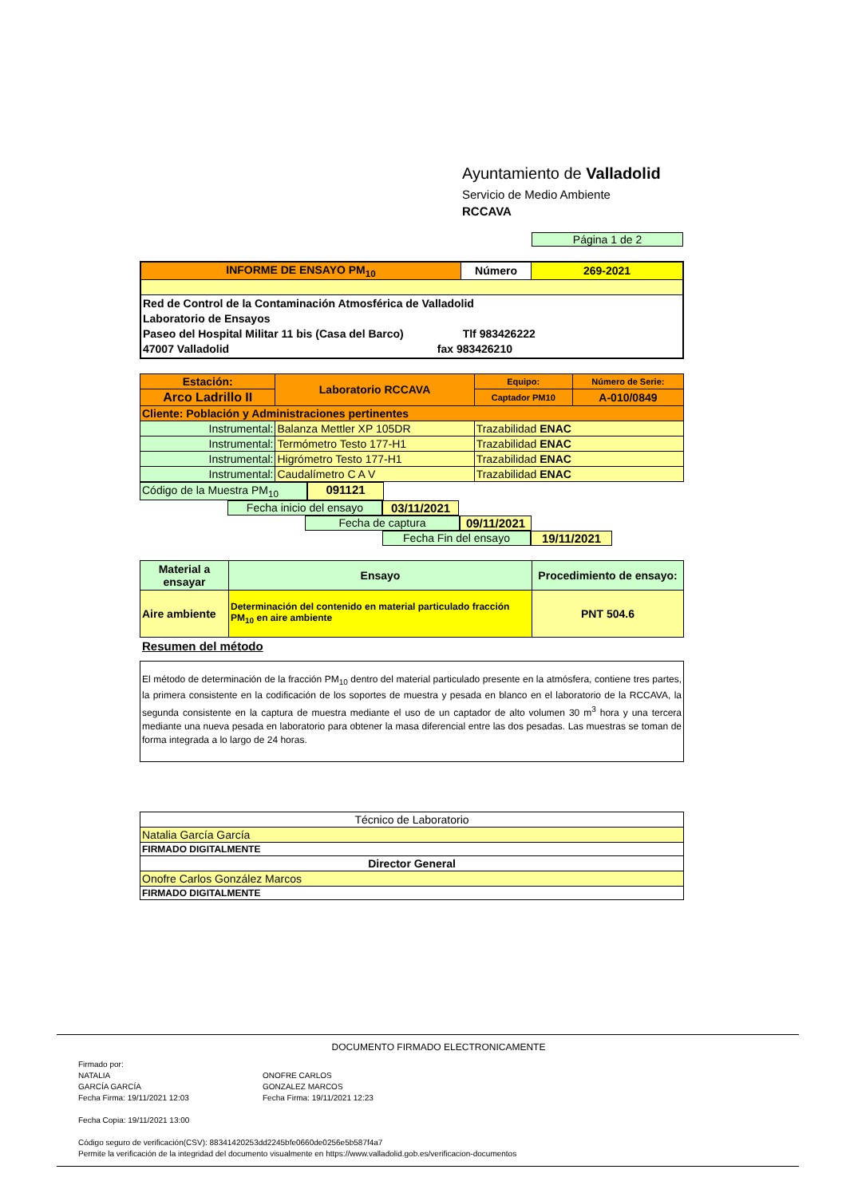Ayuntamiento de Valladolid
Servicio de Medio Ambiente
RCCAVA
Página 1 de 2
| INFORME DE ENSAYO PM<sub>10</sub> | Número | 269-2021 |
| Red de Control de la Contaminación Atmosférica de Valladolid Laboratorio de Ensayos Paseo del Hospital Militar 11 bis (Casa del Barco) Tlf 983426222 47007 Valladolid fax 983426210 | | |
| Estación: | Laboratorio RCCAVA | Equipo: | Número de Serie: |
| Arco Ladrillo II | | Captador PM10 | A-010/0849 |
| Cliente: Población y Administraciones pertinentes | | | |
| Instrumental: | Balanza Mettler XP 105DR | Trazabilidad ENAC | |
| Instrumental: | Termómetro Testo 177-H1 | Trazabilidad ENAC | |
| Instrumental: | Higrómetro Testo 177-H1 | Trazabilidad ENAC | |
| Instrumental: | Caudalímetro C A V | Trazabilidad ENAC | |
Código de la Muestra PM<sub>10</sub> 091121
Fecha inicio del ensayo 03/11/2021
Fecha de captura 09/11/2021
Fecha Fin del ensayo 19/11/2021
| Material a ensayar | Ensayo | Procedimiento de ensayo: |
| Aire ambiente | Determinación del contenido en material particulado fracción PM<sub>10</sub> en aire ambiente | PNT 504.6 |
Resumen del método
El método de determinación de la fracción PM<sub>10</sub> dentro del material particulado presente en la atmósfera, contiene tres partes, la primera consistente en la codificación de los soportes de muestra y pesada en blanco en el laboratorio de la RCCAVA, la segunda consistente en la captura de muestra mediante el uso de un captador de alto volumen 30 m<sup>3</sup> hora y una tercera mediante una nueva pesada en laboratorio para obtener la masa diferencial entre las dos pesadas. Las muestras se toman de forma integrada a lo largo de 24 horas.
| Técnico de Laboratorio |
| Natalia García García |
| FIRMADO DIGITALMENTE |
| Director General |
| Onofre Carlos González Marcos |
| FIRMADO DIGITALMENTE |
DOCUMENTO FIRMADO ELECTRONICAMENTE
Firmado por:
NATALIA
GARCÍA GARCÍA
Fecha Firma: 19/11/2021 12:03
ONOFRE CARLOS
GONZALEZ MARCOS
Fecha Firma: 19/11/2021 12:23
Fecha Copia: 19/11/2021 13:00
Código seguro de verificación(CSV): 88341420253dd2245bfe0660de0256e5b587f4a7
Permite la verificación de la integridad del documento visualmente en https://www.valladolid.gob.es/verificacion-documentos